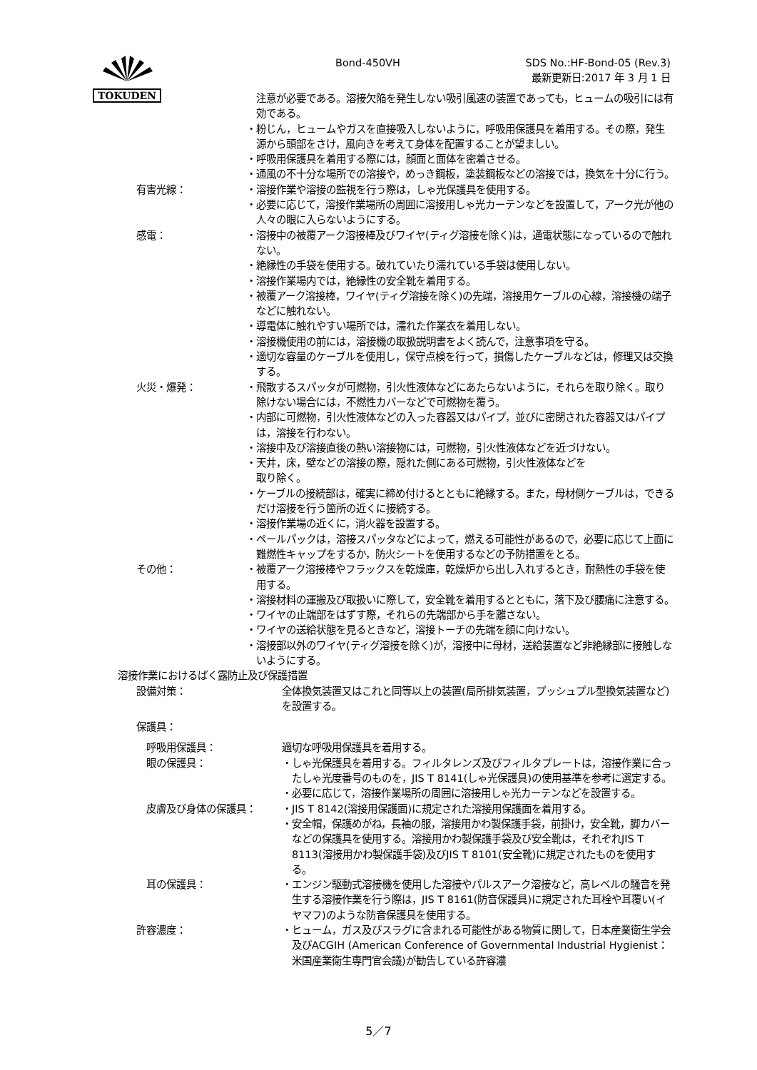TOKUDEN Bond-450VH
SDS No.:HF-Bond-05 (Rev.3)
最新更新日:2017 年 3 月 1 日
注意が必要である。溶接欠陥を発生しない吸引風速の装置であっても，ヒュームの吸引には有効である。
・粉じん，ヒュームやガスを直接吸入しないように，呼吸用保護具を着用する。その際，発生源から頭部をさけ，風向きを考えて身体を配置することが望ましい。
・呼吸用保護具を着用する際には，顔面と面体を密着させる。
・通風の不十分な場所での溶接や，めっき鋼板，塗装鋼板などの溶接では，換気を十分に行う。
有害光線： ・溶接作業や溶接の監視を行う際は，しゃ光保護具を使用する。
・必要に応じて，溶接作業場所の周囲に溶接用しゃ光カーテンなどを設置して，アーク光が他の人々の眼に入らないようにする。
感電： ・溶接中の被覆アーク溶接棒及びワイヤ(ティグ溶接を除く)は，通電状態になっているので触れない。
・絶縁性の手袋を使用する。破れていたり濡れている手袋は使用しない。
・溶接作業場内では，絶縁性の安全靴を着用する。
・被覆アーク溶接棒，ワイヤ(ティグ溶接を除く)の先端，溶接用ケーブルの心線，溶接機の端子などに触れない。
・導電体に触れやすい場所では，濡れた作業衣を着用しない。
・溶接機使用の前には，溶接機の取扱説明書をよく読んで，注意事項を守る。
・適切な容量のケーブルを使用し，保守点検を行って，損傷したケーブルなどは，修理又は交換する。
火災・爆発： ・飛散するスパッタが可燃物，引火性液体などにあたらないように，それらを取り除く。取り除けない場合には，不燃性カバーなどで可燃物を覆う。
・内部に可燃物，引火性液体などの入った容器又はパイプ，並びに密閉された容器又はパイプは，溶接を行わない。
・溶接中及び溶接直後の熱い溶接物には，可燃物，引火性液体などを近づけない。
・天井，床，壁などの溶接の際，隠れた側にある可燃物，引火性液体などを
取り除く。
・ケーブルの接続部は，確実に締め付けるとともに絶縁する。また，母材側ケーブルは，できるだけ溶接を行う箇所の近くに接続する。
・溶接作業場の近くに，消火器を設置する。
・ペールパックは，溶接スパッタなどによって，燃える可能性があるので，必要に応じて上面に難燃性キャップをするか，防火シートを使用するなどの予防措置をとる。
その他： ・被覆アーク溶接棒やフラックスを乾燥庫，乾燥炉から出し入れするとき，耐熱性の手袋を使用する。
・溶接材料の運搬及び取扱いに際して，安全靴を着用するとともに，落下及び腰痛に注意する。
・ワイヤの止端部をはずす際，それらの先端部から手を離さない。
・ワイヤの送給状態を見るときなど，溶接トーチの先端を顔に向けない。
・溶接部以外のワイヤ(ティグ溶接を除く)が，溶接中に母材，送給装置など非絶縁部に接触しないようにする。
溶接作業におけるばく露防止及び保護措置
設備対策： 全体換気装置又はこれと同等以上の装置(局所排気装置，プッシュプル型換気装置など)を設置する。
保護具：
呼吸用保護具： 適切な呼吸用保護具を着用する。
眼の保護具： ・しゃ光保護具を着用する。フィルタレンズ及びフィルタプレートは，溶接作業に合ったしゃ光度番号のものを，JIS T 8141(しゃ光保護具)の使用基準を参考に選定する。
・必要に応じて，溶接作業場所の周囲に溶接用しゃ光カーテンなどを設置する。
皮膚及び身体の保護具： ・JIS T 8142(溶接用保護面)に規定された溶接用保護面を着用する。
・安全帽，保護めがね，長袖の服，溶接用かわ製保護手袋，前掛け，安全靴，脚カバーなどの保護具を使用する。溶接用かわ製保護手袋及び安全靴は，それぞれJIS T 8113(溶接用かわ製保護手袋)及びJIS T 8101(安全靴)に規定されたものを使用する。
耳の保護具： ・エンジン駆動式溶接機を使用した溶接やパルスアーク溶接など，高レベルの騒音を発生する溶接作業を行う際は，JIS T 8161(防音保護具)に規定された耳栓や耳覆い(イヤマフ)のような防音保護具を使用する。
許容濃度： ・ヒューム，ガス及びスラグに含まれる可能性がある物質に関して，日本産業衛生学会及びACGIH (American Conference of Governmental Industrial Hygienist：米国産業衛生専門官会議)が勧告している許容濃
5／7